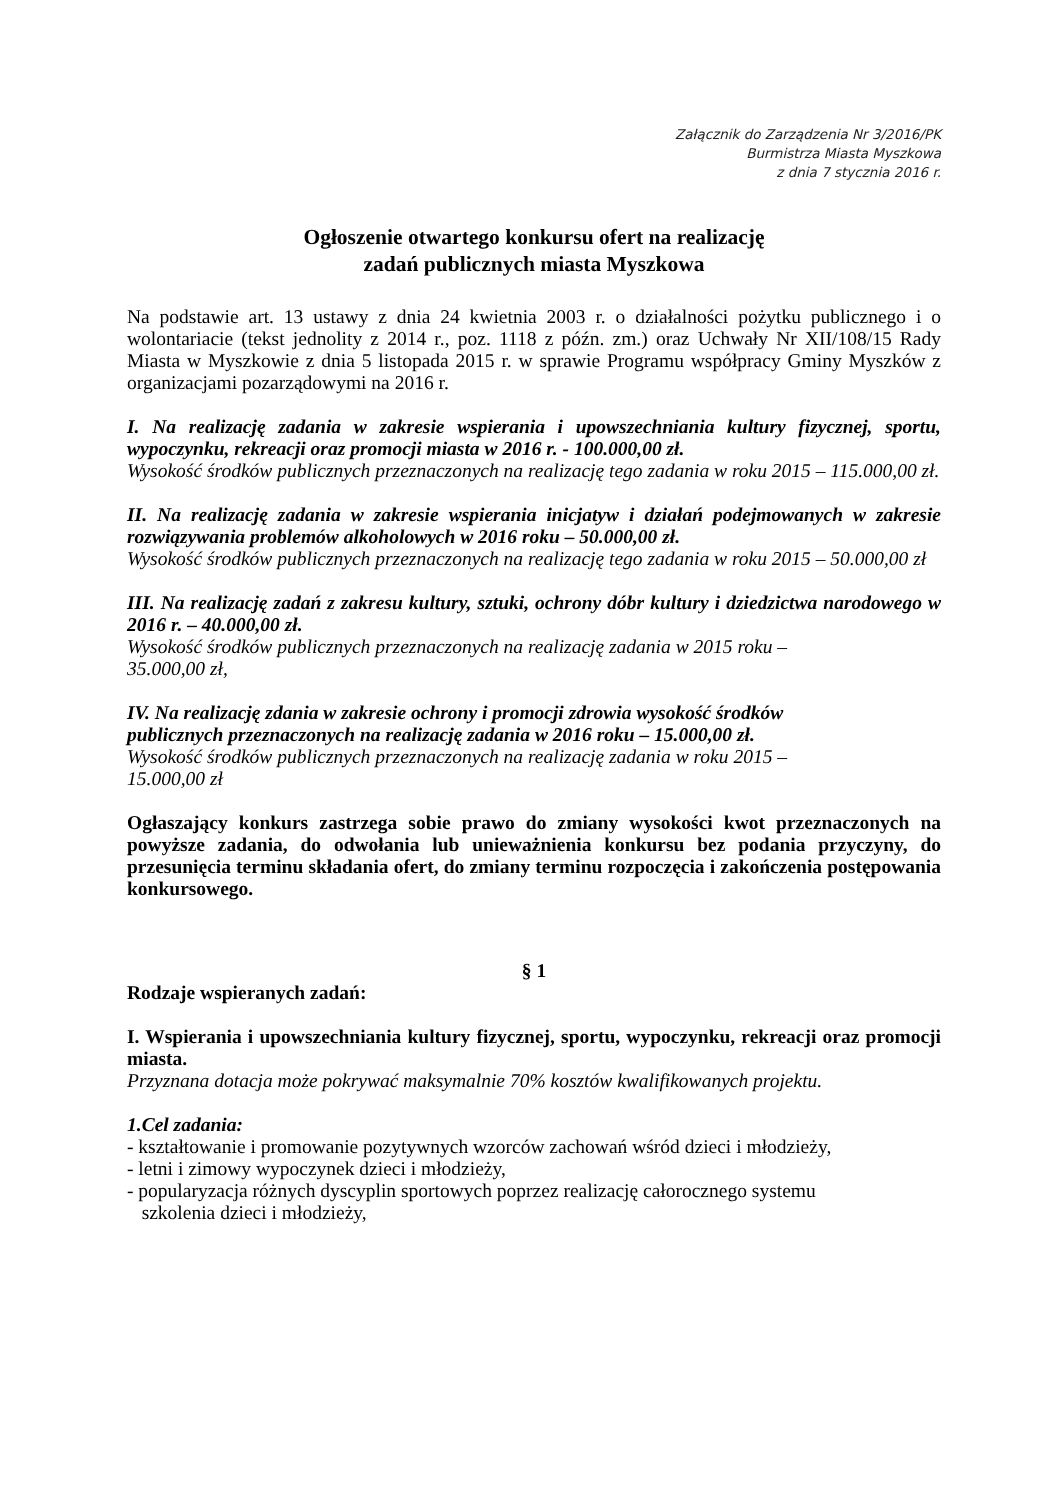Załącznik do Zarządzenia Nr 3/2016/PK
Burmistrza Miasta Myszkowa
z dnia 7 stycznia 2016 r.
Ogłoszenie otwartego konkursu ofert na realizację
zadań publicznych miasta Myszkowa
Na podstawie art. 13 ustawy z dnia 24 kwietnia 2003 r. o działalności pożytku publicznego i o wolontariacie (tekst jednolity z 2014 r., poz. 1118 z późn. zm.) oraz Uchwały Nr XII/108/15 Rady Miasta w Myszkowie z dnia 5 listopada 2015 r. w sprawie Programu współpracy Gminy Myszków z organizacjami pozarządowymi na 2016 r.
I. Na realizację zadania w zakresie wspierania i upowszechniania kultury fizycznej, sportu, wypoczynku, rekreacji oraz promocji miasta w 2016 r. - 100.000,00 zł.
Wysokość środków publicznych przeznaczonych na realizację tego zadania w roku 2015 – 115.000,00 zł.
II. Na realizację zadania w zakresie wspierania inicjatyw i działań podejmowanych w zakresie rozwiązywania problemów alkoholowych w 2016 roku – 50.000,00 zł.
Wysokość środków publicznych przeznaczonych na realizację tego zadania w roku 2015 – 50.000,00 zł
III. Na realizację zadań z zakresu kultury, sztuki, ochrony dóbr kultury i dziedzictwa narodowego w 2016 r. – 40.000,00 zł.
Wysokość środków publicznych przeznaczonych na realizację zadania w 2015 roku –
35.000,00 zł,
IV. Na realizację zdania w zakresie ochrony i promocji zdrowia wysokość środków
publicznych przeznaczonych na realizację zadania w 2016 roku – 15.000,00 zł.
Wysokość środków publicznych przeznaczonych na realizację zadania w roku 2015 –
15.000,00 zł
Ogłaszający konkurs zastrzega sobie prawo do zmiany wysokości kwot przeznaczonych na powyższe zadania, do odwołania lub unieważnienia konkursu bez podania przyczyny, do przesunięcia terminu składania ofert, do zmiany terminu rozpoczęcia i zakończenia postępowania konkursowego.
§ 1
Rodzaje wspieranych zadań:
I. Wspierania i upowszechniania kultury fizycznej, sportu, wypoczynku, rekreacji oraz promocji miasta.
Przyznana dotacja może pokrywać maksymalnie 70% kosztów kwalifikowanych projektu.
1.Cel zadania:
- kształtowanie i promowanie pozytywnych wzorców zachowań wśród dzieci i młodzieży,
- letni i zimowy wypoczynek dzieci i młodzieży,
- popularyzacja różnych dyscyplin sportowych poprzez realizację całorocznego systemu
szkolenia dzieci i młodzieży,